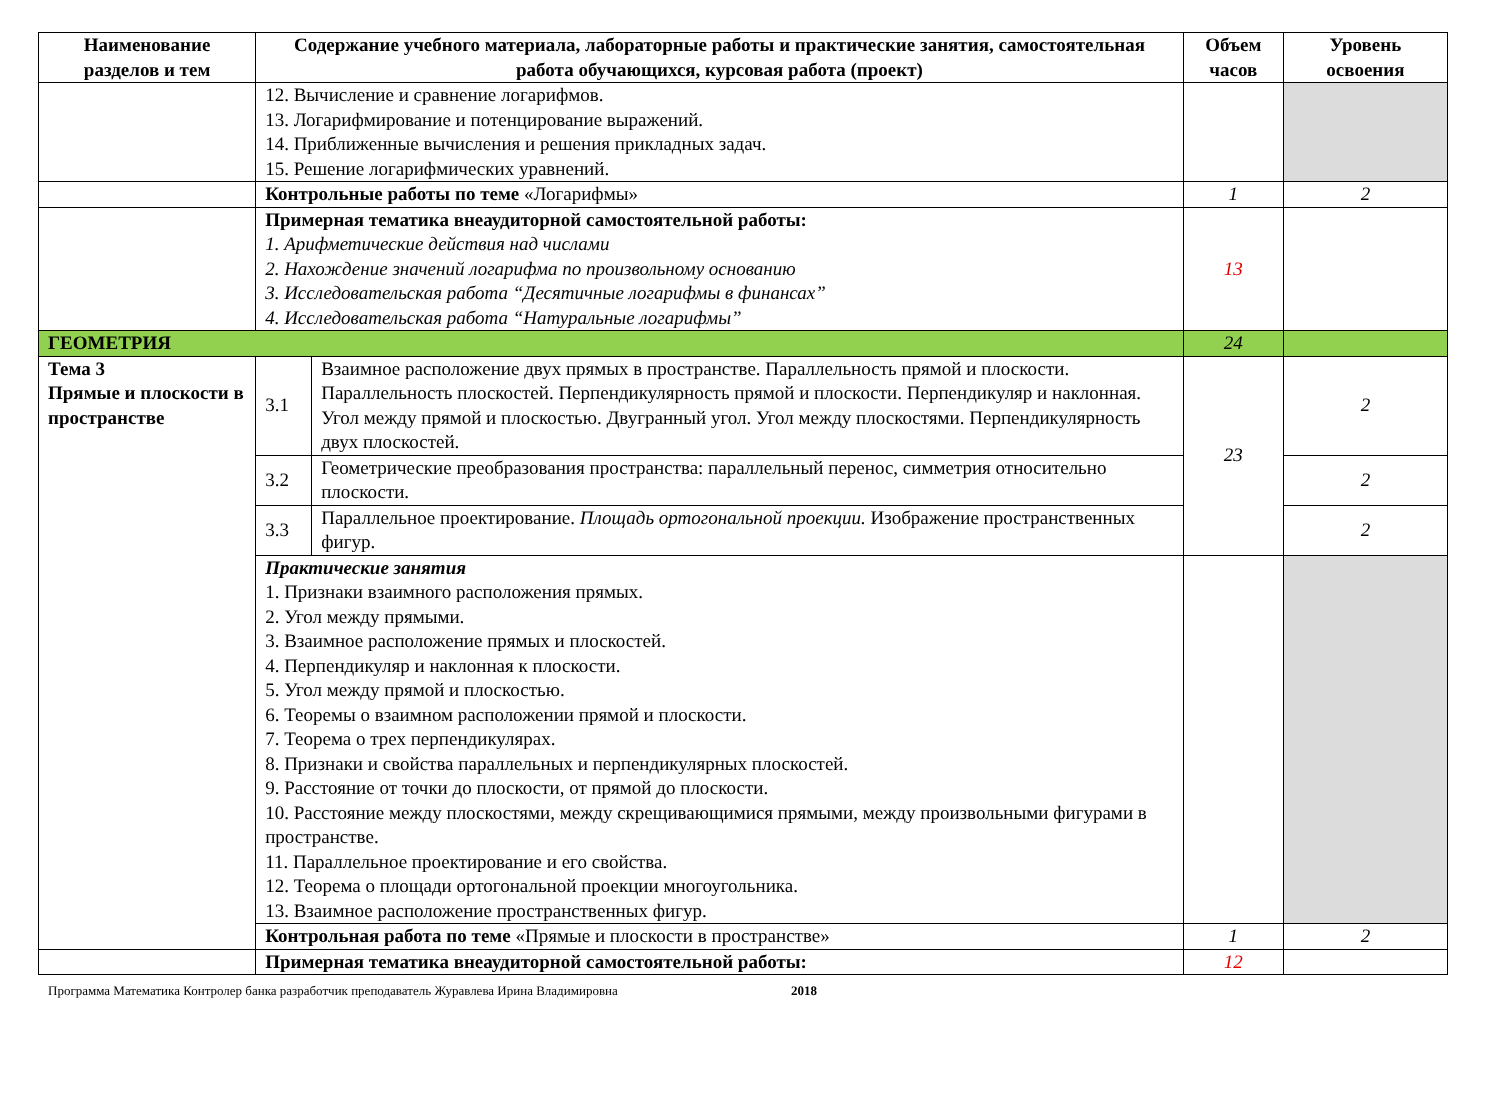| Наименование разделов и тем | Содержание учебного материала, лабораторные работы и практические занятия, самостоятельная работа обучающихся, курсовая работа (проект) | | Объем часов | Уровень освоения |
| --- | --- | --- | --- | --- |
| | 12. Вычисление и сравнение логарифмов. 13. Логарифмирование и потенцирование выражений. 14. Приближенные вычисления и решения прикладных задач. 15. Решение логарифмических уравнений. | | | |
| | Контрольные работы по теме «Логарифмы» | | 1 | 2 |
| | Примерная тематика внеаудиторной самостоятельной работы: 1. Арифметические действия над числами 2. Нахождение значений логарифма по произвольному основанию 3. Исследовательская работа “Десятичные логарифмы в финансах” 4. Исследовательская работа “Натуральные логарифмы” | | 13 | |
| ГЕОМЕТРИЯ | | | 24 | |
| Тема 3 Прямые и плоскости в пространстве | 3.1 | Взаимное расположение двух прямых в пространстве. Параллельность прямой и плоскости. Параллельность плоскостей. Перпендикулярность прямой и плоскости. Перпендикуляр и наклонная. Угол между прямой и плоскостью. Двугранный угол. Угол между плоскостями. Перпендикулярность двух плоскостей. | 23 | 2 |
| | 3.2 | Геометрические преобразования пространства: параллельный перенос, симметрия относительно плоскости. | | 2 |
| | 3.3 | Параллельное проектирование. Площадь ортогональной проекции. Изображение пространственных фигур. | | 2 |
| | Практические занятия 1. Признаки взаимного расположения прямых. 2. Угол между прямыми. 3. Взаимное расположение прямых и плоскостей. 4. Перпендикуляр и наклонная к плоскости. 5. Угол между прямой и плоскостью. 6. Теоремы о взаимном расположении прямой и плоскости. 7. Теорема о трех перпендикулярах. 8. Признаки и свойства параллельных и перпендикулярных плоскостей. 9. Расстояние от точки до плоскости, от прямой до плоскости. 10. Расстояние между плоскостями, между скрещивающимися прямыми, между произвольными фигурами в пространстве. 11. Параллельное проектирование и его свойства. 12. Теорема о площади ортогональной проекции многоугольника. 13. Взаимное расположение пространственных фигур. | | | |
| | Контрольная работа по теме «Прямые и плоскости в пространстве» | | 1 | 2 |
| | Примерная тематика внеаудиторной самостоятельной работы: | | 12 | |
Программа Математика Контролер банка разработчик преподаватель Журавлева Ирина Владимировна 2018